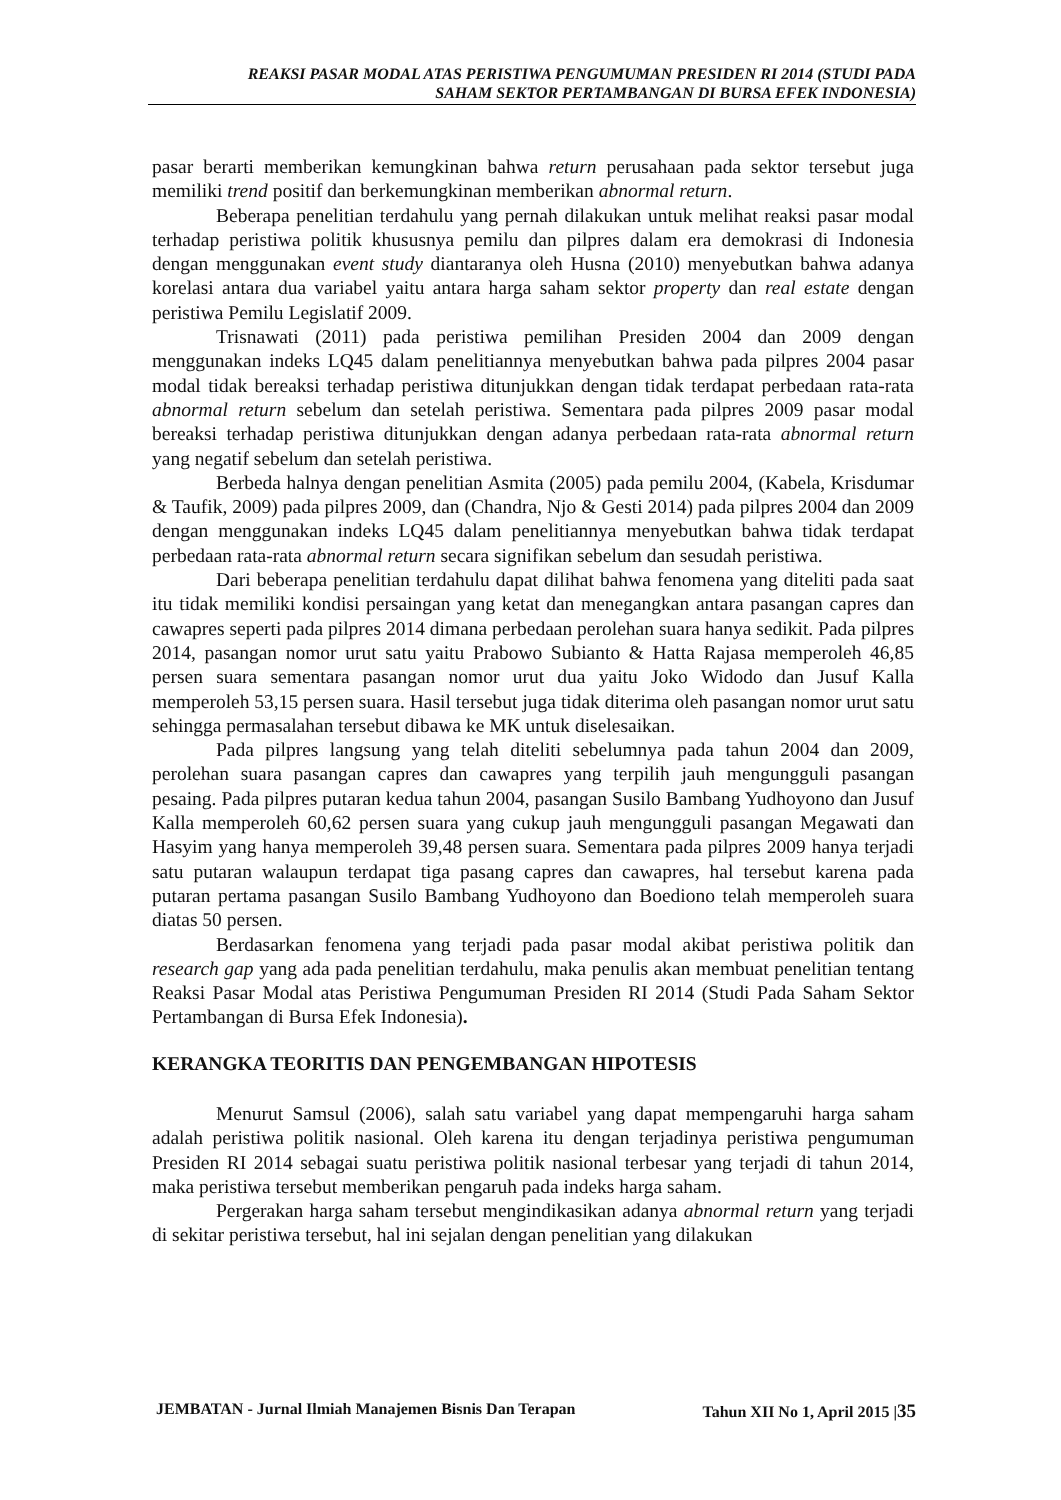REAKSI PASAR MODAL ATAS PERISTIWA PENGUMUMAN PRESIDEN RI 2014 (STUDI PADA
SAHAM SEKTOR PERTAMBANGAN DI BURSA EFEK INDONESIA)
pasar berarti memberikan kemungkinan bahwa return perusahaan pada sektor tersebut juga memiliki trend positif dan berkemungkinan memberikan abnormal return.
Beberapa penelitian terdahulu yang pernah dilakukan untuk melihat reaksi pasar modal terhadap peristiwa politik khususnya pemilu dan pilpres dalam era demokrasi di Indonesia dengan menggunakan event study diantaranya oleh Husna (2010) menyebutkan bahwa adanya korelasi antara dua variabel yaitu antara harga saham sektor property dan real estate dengan peristiwa Pemilu Legislatif 2009.
Trisnawati (2011) pada peristiwa pemilihan Presiden 2004 dan 2009 dengan menggunakan indeks LQ45 dalam penelitiannya menyebutkan bahwa pada pilpres 2004 pasar modal tidak bereaksi terhadap peristiwa ditunjukkan dengan tidak terdapat perbedaan rata-rata abnormal return sebelum dan setelah peristiwa. Sementara pada pilpres 2009 pasar modal bereaksi terhadap peristiwa ditunjukkan dengan adanya perbedaan rata-rata abnormal return yang negatif sebelum dan setelah peristiwa.
Berbeda halnya dengan penelitian Asmita (2005) pada pemilu 2004, (Kabela, Krisdumar & Taufik, 2009) pada pilpres 2009, dan (Chandra, Njo & Gesti 2014) pada pilpres 2004 dan 2009 dengan menggunakan indeks LQ45 dalam penelitiannya menyebutkan bahwa tidak terdapat perbedaan rata-rata abnormal return secara signifikan sebelum dan sesudah peristiwa.
Dari beberapa penelitian terdahulu dapat dilihat bahwa fenomena yang diteliti pada saat itu tidak memiliki kondisi persaingan yang ketat dan menegangkan antara pasangan capres dan cawapres seperti pada pilpres 2014 dimana perbedaan perolehan suara hanya sedikit. Pada pilpres 2014, pasangan nomor urut satu yaitu Prabowo Subianto & Hatta Rajasa memperoleh 46,85 persen suara sementara pasangan nomor urut dua yaitu Joko Widodo dan Jusuf Kalla memperoleh 53,15 persen suara. Hasil tersebut juga tidak diterima oleh pasangan nomor urut satu sehingga permasalahan tersebut dibawa ke MK untuk diselesaikan.
Pada pilpres langsung yang telah diteliti sebelumnya pada tahun 2004 dan 2009, perolehan suara pasangan capres dan cawapres yang terpilih jauh mengungguli pasangan pesaing. Pada pilpres putaran kedua tahun 2004, pasangan Susilo Bambang Yudhoyono dan Jusuf Kalla memperoleh 60,62 persen suara yang cukup jauh mengungguli pasangan Megawati dan Hasyim yang hanya memperoleh 39,48 persen suara. Sementara pada pilpres 2009 hanya terjadi satu putaran walaupun terdapat tiga pasang capres dan cawapres, hal tersebut karena pada putaran pertama pasangan Susilo Bambang Yudhoyono dan Boediono telah memperoleh suara diatas 50 persen.
Berdasarkan fenomena yang terjadi pada pasar modal akibat peristiwa politik dan research gap yang ada pada penelitian terdahulu, maka penulis akan membuat penelitian tentang Reaksi Pasar Modal atas Peristiwa Pengumuman Presiden RI 2014 (Studi Pada Saham Sektor Pertambangan di Bursa Efek Indonesia).
KERANGKA TEORITIS DAN PENGEMBANGAN HIPOTESIS
Menurut Samsul (2006), salah satu variabel yang dapat mempengaruhi harga saham adalah peristiwa politik nasional. Oleh karena itu dengan terjadinya peristiwa pengumuman Presiden RI 2014 sebagai suatu peristiwa politik nasional terbesar yang terjadi di tahun 2014, maka peristiwa tersebut memberikan pengaruh pada indeks harga saham.
Pergerakan harga saham tersebut mengindikasikan adanya abnormal return yang terjadi di sekitar peristiwa tersebut, hal ini sejalan dengan penelitian yang dilakukan
JEMBATAN - Jurnal Ilmiah Manajemen Bisnis Dan Terapan Tahun XII No 1, April 2015 |35